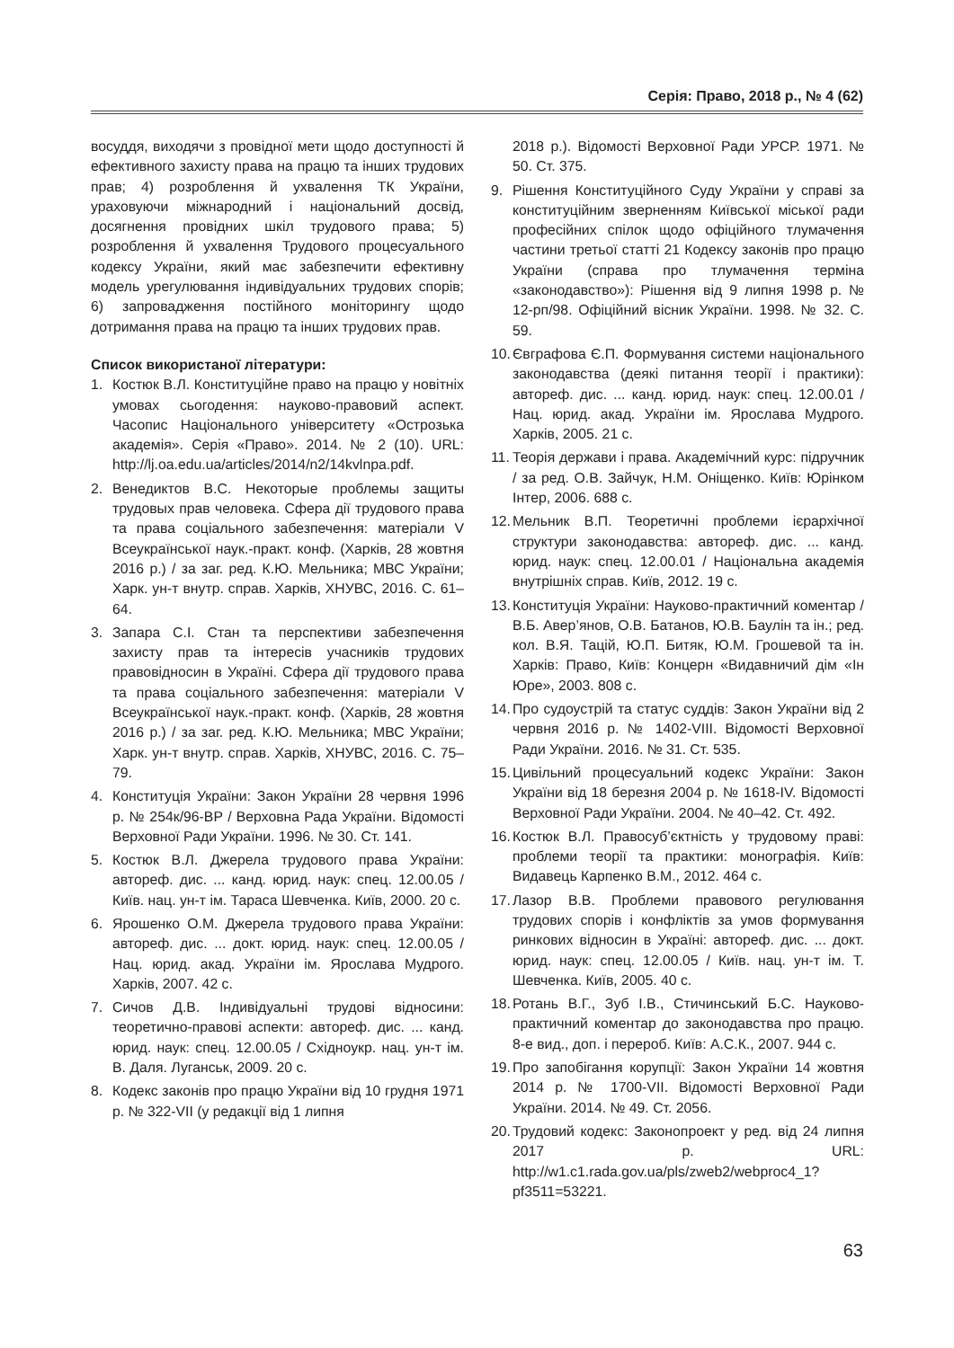Серія: Право, 2018 р., № 4 (62)
восуддя, виходячи з провідної мети щодо доступності й ефективного захисту права на працю та інших трудових прав; 4) розроблення й ухвалення ТК України, ураховуючи міжнародний і національний досвід, досягнення провідних шкіл трудового права; 5) розроблення й ухвалення Трудового процесуального кодексу України, який має забезпечити ефективну модель урегулювання індивідуальних трудових спорів; 6) запровадження постійного моніторингу щодо дотримання права на працю та інших трудових прав.
Список використаної літератури:
1. Костюк В.Л. Конституційне право на працю у новітніх умовах сьогодення: науково-правовий аспект. Часопис Національного університету «Острозька академія». Серія «Право». 2014. № 2 (10). URL: http://lj.oa.edu.ua/articles/2014/n2/14kvlnpa.pdf.
2. Венедиктов В.С. Некоторые проблемы защиты трудовых прав человека. Сфера дії трудового права та права соціального забезпечення: матеріали V Всеукраїнської наук.-практ. конф. (Харків, 28 жовтня 2016 р.) / за заг. ред. К.Ю. Мельника; МВС України; Харк. ун-т внутр. справ. Харків, ХНУВС, 2016. С. 61–64.
3. Запара С.І. Стан та перспективи забезпечення захисту прав та інтересів учасників трудових правовідносин в Україні. Сфера дії трудового права та права соціального забезпечення: матеріали V Всеукраїнської наук.-практ. конф. (Харків, 28 жовтня 2016 р.) / за заг. ред. К.Ю. Мельника; МВС України; Харк. ун-т внутр. справ. Харків, ХНУВС, 2016. С. 75–79.
4. Конституція України: Закон України 28 червня 1996 р. № 254к/96-ВР / Верховна Рада України. Відомості Верховної Ради України. 1996. № 30. Ст. 141.
5. Костюк В.Л. Джерела трудового права України: автореф. дис. ... канд. юрид. наук: спец. 12.00.05 / Київ. нац. ун-т ім. Тараса Шевченка. Київ, 2000. 20 с.
6. Ярошенко О.М. Джерела трудового права України: автореф. дис. ... докт. юрид. наук: спец. 12.00.05 / Нац. юрид. акад. України ім. Ярослава Мудрого. Харків, 2007. 42 с.
7. Сичов Д.В. Індивідуальні трудові відносини: теоретично-правові аспекти: автореф. дис. ... канд. юрид. наук: спец. 12.00.05 / Східноукр. нац. ун-т ім. В. Даля. Луганськ, 2009. 20 с.
8. Кодекс законів про працю України від 10 грудня 1971 р. № 322-VII (у редакції від 1 липня
2018 р.). Відомості Верховної Ради УРСР. 1971. № 50. Ст. 375.
9. Рішення Конституційного Суду України у справі за конституційним зверненням Київської міської ради професійних спілок щодо офіційного тлумачення частини третьої статті 21 Кодексу законів про працю України (справа про тлумачення терміна «законодавство»): Рішення від 9 липня 1998 р. № 12-рп/98. Офіційний вісник України. 1998. № 32. С. 59.
10. Євграфова Є.П. Формування системи національного законодавства (деякі питання теорії і практики): автореф. дис. ... канд. юрид. наук: спец. 12.00.01 / Нац. юрид. акад. України ім. Ярослава Мудрого. Харків, 2005. 21 с.
11. Теорія держави і права. Академічний курс: підручник / за ред. О.В. Зайчук, Н.М. Оніщенко. Київ: Юрінком Інтер, 2006. 688 с.
12. Мельник В.П. Теоретичні проблеми ієрархічної структури законодавства: автореф. дис. ... канд. юрид. наук: спец. 12.00.01 / Національна академія внутрішніх справ. Київ, 2012. 19 с.
13. Конституція України: Науково-практичний коментар / В.Б. Авер’янов, О.В. Батанов, Ю.В. Баулін та ін.; ред. кол. В.Я. Тацій, Ю.П. Битяк, Ю.М. Грошевой та ін. Харків: Право, Київ: Концерн «Видавничий дім «Ін Юре», 2003. 808 с.
14. Про судоустрій та статус суддів: Закон України від 2 червня 2016 р. № 1402-VIII. Відомості Верховної Ради України. 2016. № 31. Ст. 535.
15. Цивільний процесуальний кодекс України: Закон України від 18 березня 2004 р. № 1618-IV. Відомості Верховної Ради України. 2004. № 40–42. Ст. 492.
16. Костюк В.Л. Правосуб’єктність у трудовому праві: проблеми теорії та практики: монографія. Київ: Видавець Карпенко В.М., 2012. 464 с.
17. Лазор В.В. Проблеми правового регулювання трудових спорів і конфліктів за умов формування ринкових відносин в Україні: автореф. дис. ... докт. юрид. наук: спец. 12.00.05 / Київ. нац. ун-т ім. Т. Шевченка. Київ, 2005. 40 с.
18. Ротань В.Г., Зуб І.В., Стичинський Б.С. Науково-практичний коментар до законодавства про працю. 8-е вид., доп. і перероб. Київ: А.С.К., 2007. 944 с.
19. Про запобігання корупції: Закон України 14 жовтня 2014 р. № 1700-VII. Відомості Верховної Ради України. 2014. № 49. Ст. 2056.
20. Трудовий кодекс: Законопроект у ред. від 24 липня 2017 р. URL: http://w1.c1.rada.gov.ua/pls/zweb2/webproc4_1?pf3511=53221.
63